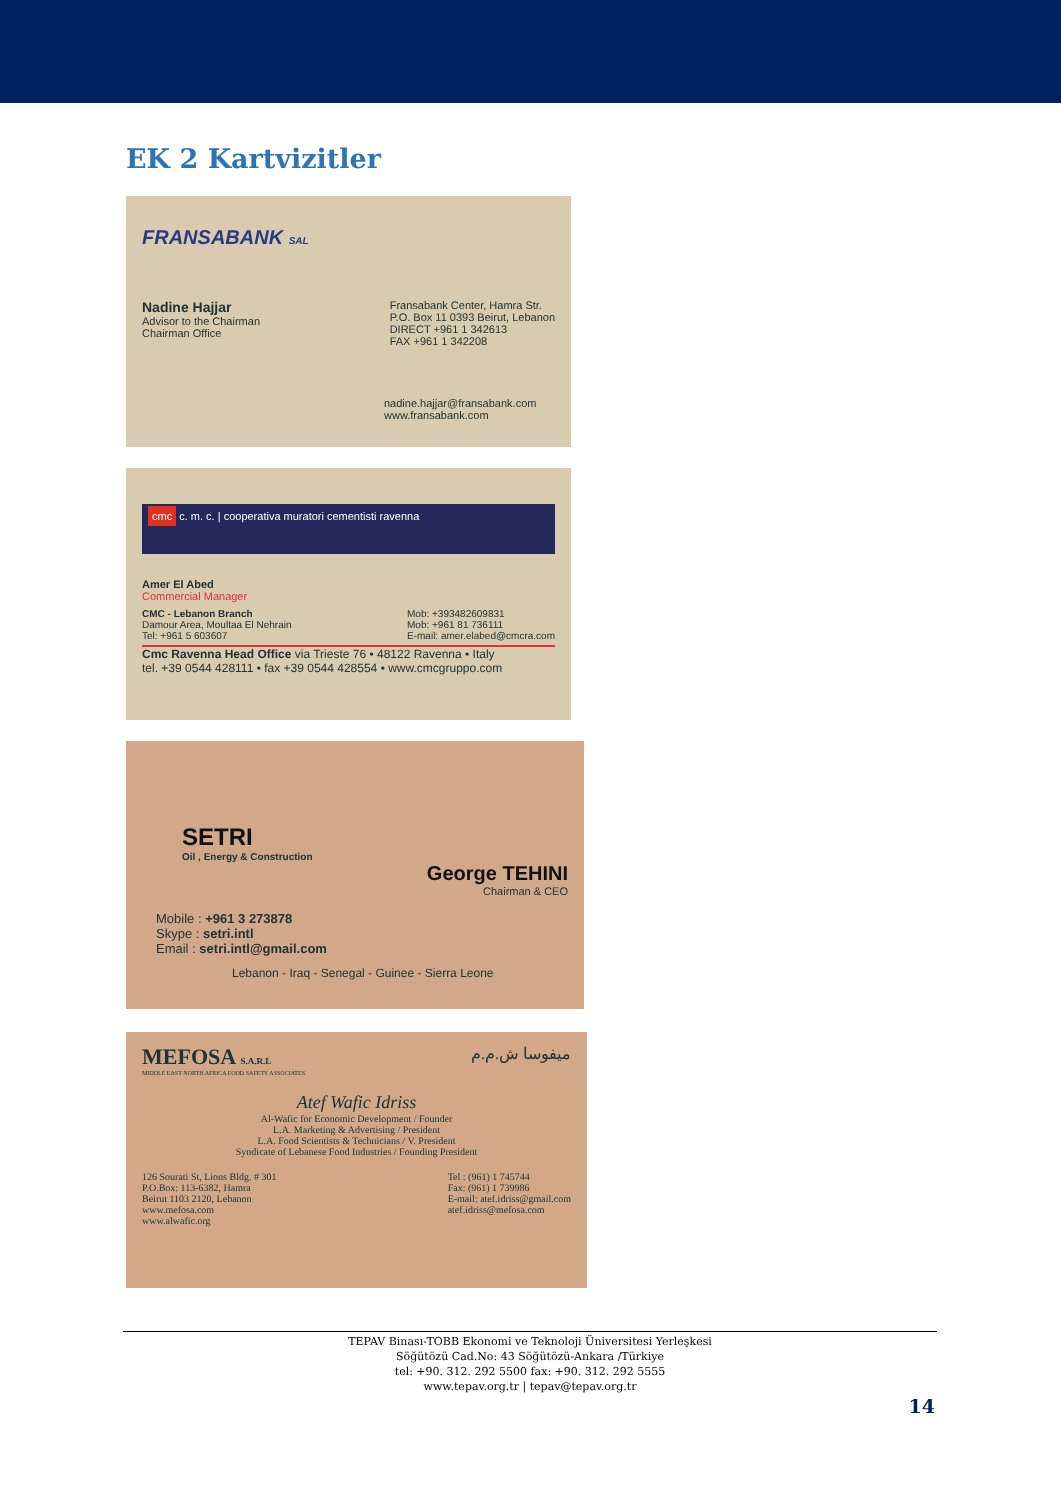EK 2 Kartvizitler
FRANSABANK SAL
Nadine Hajjar
Advisor to the Chairman
Chairman Office
Fransabank Center, Hamra Str.
P.O. Box 11 0393 Beirut, Lebanon
DIRECT +961 1 342613
FAX +961 1 342208
nadine.hajjar@fransabank.com
www.fransabank.com
cmc c. m. c. | cooperativa muratori cementisti ravenna
Amer El Abed
Commercial Manager
CMC - Lebanon Branch
Damour Area, Moultaa El Nehrain
Tel: +961 5 603607
Mob: +393482609831
Mob: +961 81 736111
E-mail: amer.elabed@cmcra.com
Cmc Ravenna Head Office via Trieste 76 • 48122 Ravenna • Italy
tel. +39 0544 428111 • fax +39 0544 428554 • www.cmcgruppo.com
SETRI
Oil , Energy & Construction
George TEHINI
Chairman & CEO
Mobile : +961 3 273878
Skype : setri.intl
Email : setri.intl@gmail.com
Lebanon - Iraq - Senegal - Guinee - Sierra Leone
MEFOSA S.A.R.L ميفوسا ش.م.م
MIDDLE EAST NORTH AFRICA FOOD SAFETY ASSOCIATES
Atef Wafic Idriss
Al-Wafic for Economic Development / Founder
L.A. Marketing & Advertising / President
L.A. Food Scientists & Technicians / V. President
Syndicate of Lebanese Food Industries / Founding President
126 Sourati St, Lions Bldg. # 301
P.O.Box: 113-6382, Hamra
Beirut 1103 2120, Lebanon
www.mefosa.com
www.alwafic.org
Tel : (961) 1 745744
Fax: (961) 1 739986
E-mail: atef.idriss@gmail.com
atef.idriss@mefosa.com
TEPAV Binası-TOBB Ekonomi ve Teknoloji Üniversitesi Yerleşkesi
Söğütözü Cad.No: 43 Söğütözü-Ankara /Türkiye
tel: +90. 312. 292 5500 fax: +90. 312. 292 5555
www.tepav.org.tr | tepav@tepav.org.tr
14